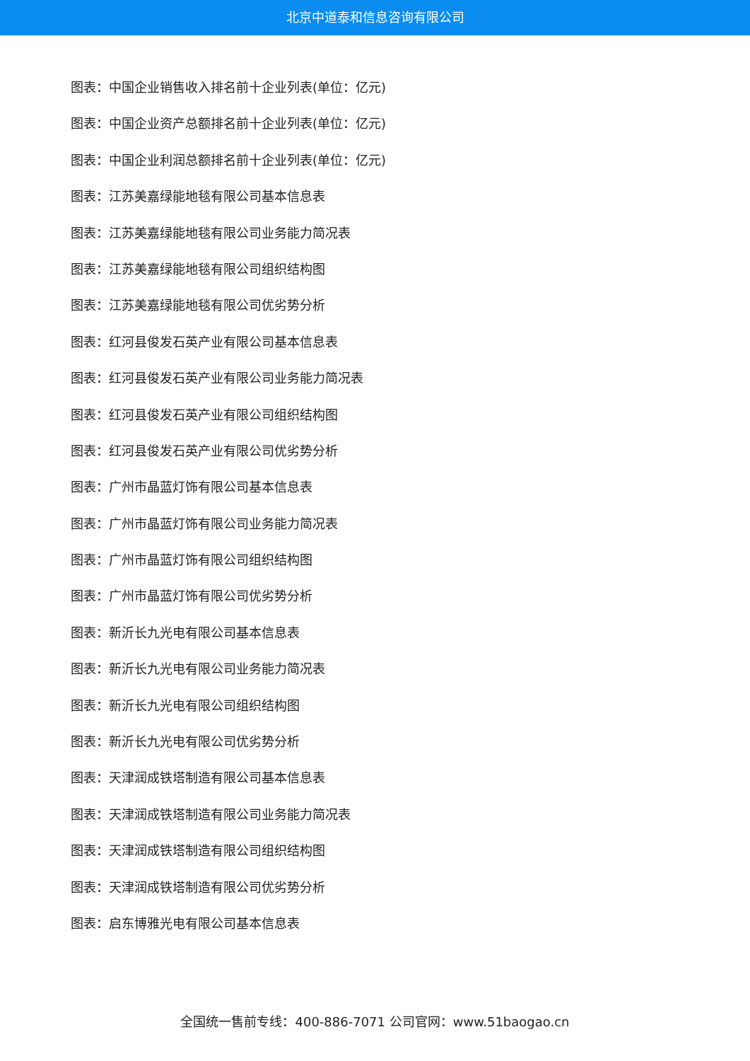北京中道泰和信息咨询有限公司
图表：中国企业销售收入排名前十企业列表(单位：亿元)
图表：中国企业资产总额排名前十企业列表(单位：亿元)
图表：中国企业利润总额排名前十企业列表(单位：亿元)
图表：江苏美嘉绿能地毯有限公司基本信息表
图表：江苏美嘉绿能地毯有限公司业务能力简况表
图表：江苏美嘉绿能地毯有限公司组织结构图
图表：江苏美嘉绿能地毯有限公司优劣势分析
图表：红河县俊发石英产业有限公司基本信息表
图表：红河县俊发石英产业有限公司业务能力简况表
图表：红河县俊发石英产业有限公司组织结构图
图表：红河县俊发石英产业有限公司优劣势分析
图表：广州市晶蓝灯饰有限公司基本信息表
图表：广州市晶蓝灯饰有限公司业务能力简况表
图表：广州市晶蓝灯饰有限公司组织结构图
图表：广州市晶蓝灯饰有限公司优劣势分析
图表：新沂长九光电有限公司基本信息表
图表：新沂长九光电有限公司业务能力简况表
图表：新沂长九光电有限公司组织结构图
图表：新沂长九光电有限公司优劣势分析
图表：天津润成铁塔制造有限公司基本信息表
图表：天津润成铁塔制造有限公司业务能力简况表
图表：天津润成铁塔制造有限公司组织结构图
图表：天津润成铁塔制造有限公司优劣势分析
图表：启东博雅光电有限公司基本信息表
全国统一售前专线：400-886-7071 公司官网：www.51baogao.cn